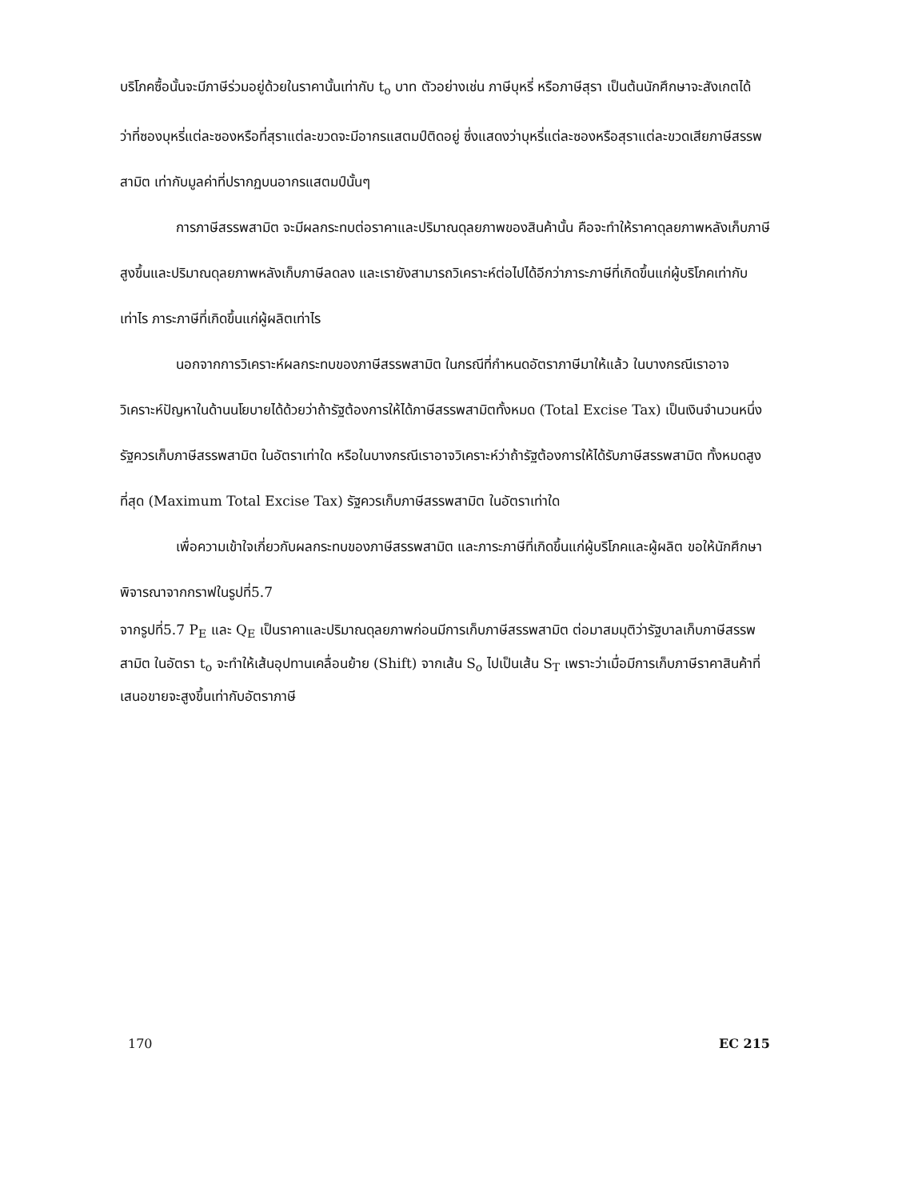บริโภคซื้อนั้นจะมีภาษีร่วมอยู่ด้วยในราคานั้นเท่ากับ t<sub>o</sub> บาท ตัวอย่างเช่น ภาษีบุหรี่ หรือภาษีสุรา เป็นต้นนักศึกษาจะสังเกตได้ว่าที่ซองบุหรี่แต่ละซองหรือที่สุราแต่ละขวดจะมีอากรแสตมป์ติดอยู่ ซึ่งแสดงว่าบุหรี่แต่ละซองหรือสุราแต่ละขวดเสียภาษีสรรพสามิต เท่ากับมูลค่าที่ปรากฏบนอากรแสตมป์นั้นๆ
การภาษีสรรพสามิต จะมีผลกระทบต่อราคาและปริมาณดุลยภาพของสินค้านั้น คือจะทำให้ราคาดุลยภาพหลังเก็บภาษีสูงขึ้นและปริมาณดุลยภาพหลังเก็บภาษีลดลง และเรายังสามารถวิเคราะห์ต่อไปได้อีกว่าภาระภาษีที่เกิดขึ้นแก่ผู้บริโภคเท่ากับเท่าไร ภาระภาษีที่เกิดขึ้นแก่ผู้ผลิตเท่าไร
นอกจากการวิเคราะห์ผลกระทบของภาษีสรรพสามิต ในกรณีที่กำหนดอัตราภาษีมาให้แล้ว ในบางกรณีเราอาจวิเคราะห์ปัญหาในด้านนโยบายได้ด้วยว่าถ้ารัฐต้องการให้ได้ภาษีสรรพสามิตทั้งหมด (Total Excise Tax) เป็นเงินจำนวนหนึ่งรัฐควรเก็บภาษีสรรพสามิต ในอัตราเท่าใด หรือในบางกรณีเราอาจวิเคราะห์ว่าถ้ารัฐต้องการให้ได้รับภาษีสรรพสามิต ทั้งหมดสูงที่สุด (Maximum Total Excise Tax) รัฐควรเก็บภาษีสรรพสามิต ในอัตราเท่าใด
เพื่อความเข้าใจเกี่ยวกับผลกระทบของภาษีสรรพสามิต และภาระภาษีที่เกิดขึ้นแก่ผู้บริโภคและผู้ผลิต ขอให้นักศึกษาพิจารณาจากกราฟในรูปที่5.7
จากรูปที่5.7 P<sub>E</sub> และ Q<sub>E</sub> เป็นราคาและปริมาณดุลยภาพก่อนมีการเก็บภาษีสรรพสามิต ต่อมาสมมุติว่ารัฐบาลเก็บภาษีสรรพสามิต ในอัตรา t<sub>o</sub> จะทำให้เส้นอุปทานเคลื่อนย้าย (Shift) จากเส้น S<sub>o</sub> ไปเป็นเส้น S<sub>T</sub> เพราะว่าเมื่อมีการเก็บภาษีราคาสินค้าที่เสนอขายจะสูงขึ้นเท่ากับอัตราภาษี
170 EC 215